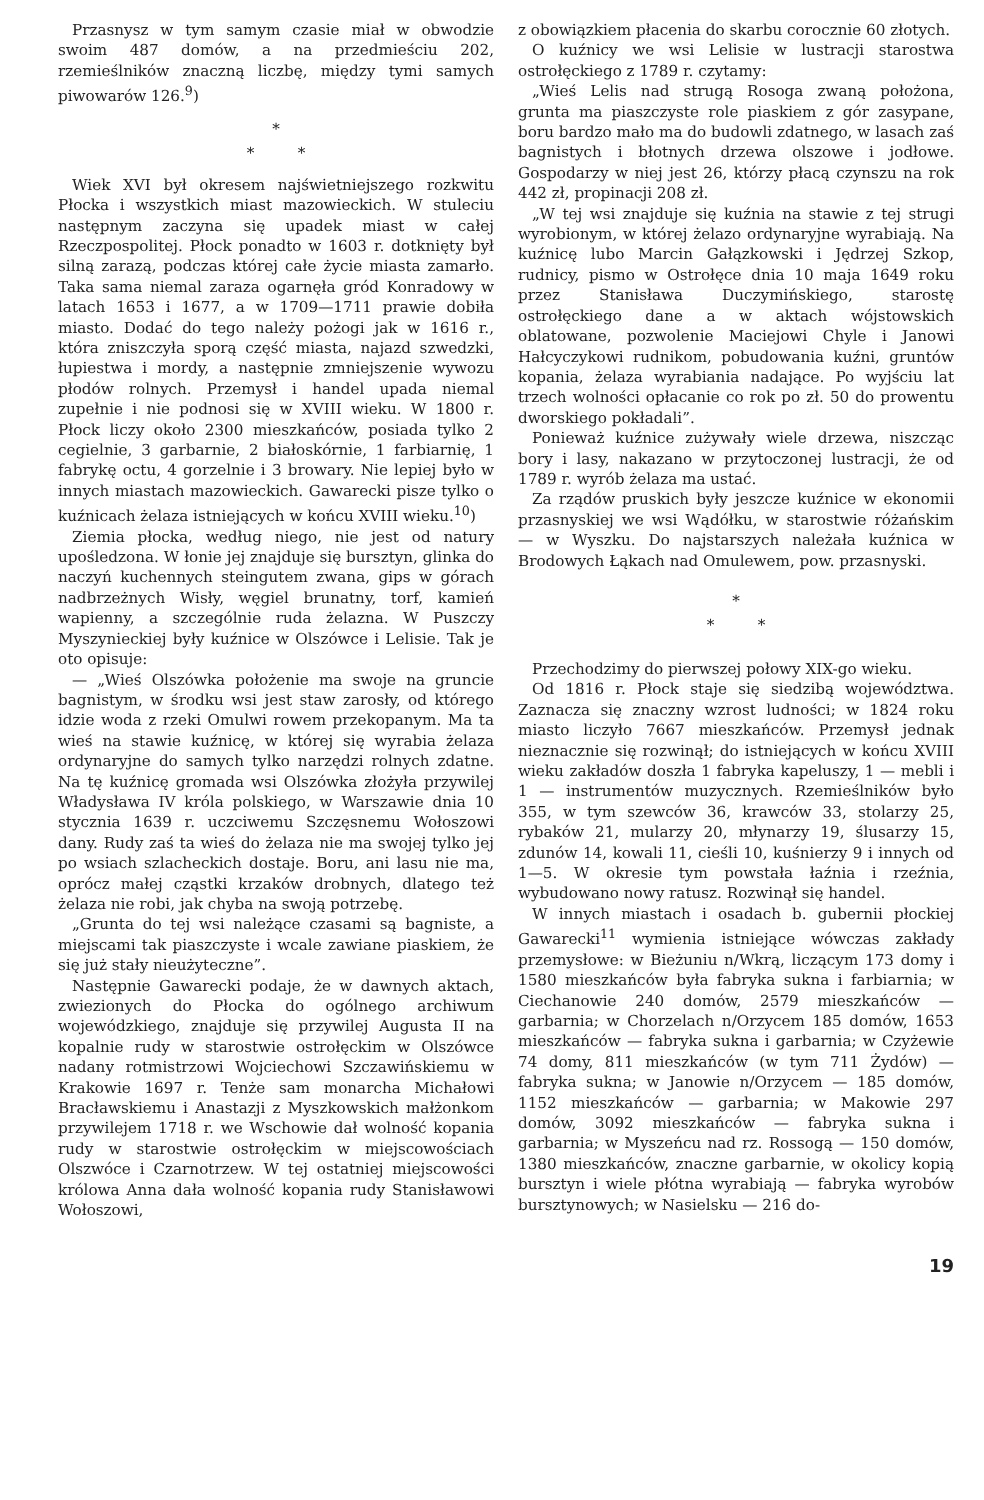Przasnysz w tym samym czasie miał w obwodzie swoim 487 domów, a na przedmieściu 202, rzemieślników znaczną liczbę, między tymi samych piwowarów 126.<sup>9</sup>)
*
* *
Wiek XVI był okresem najświetniejszego rozkwitu Płocka i wszystkich miast mazowieckich. W stuleciu następnym zaczyna się upadek miast w całej Rzeczpospolitej. Płock ponadto w 1603 r. dotknięty był silną zarazą, podczas której całe życie miasta zamarło. Taka sama niemal zaraza ogarnęła gród Konradowy w latach 1653 i 1677, a w 1709—1711 prawie dobiła miasto. Dodać do tego należy pożogi jak w 1616 r., która zniszczyła sporą część miasta, najazd szwedzki, łupiestwa i mordy, a następnie zmniejszenie wywozu płodów rolnych. Przemysł i handel upada niemal zupełnie i nie podnosi się w XVIII wieku. W 1800 r. Płock liczy około 2300 mieszkańców, posiada tylko 2 cegielnie, 3 garbarnie, 2 białoskórnie, 1 farbiarnię, 1 fabrykę octu, 4 gorzelnie i 3 browary. Nie lepiej było w innych miastach mazowieckich. Gawarecki pisze tylko o kuźnicach żelaza istniejących w końcu XVIII wieku.<sup>10</sup>)
Ziemia płocka, według niego, nie jest od natury upośledzona. W łonie jej znajduje się bursztyn, glinka do naczyń kuchennych steingutem zwana, gips w górach nadbrzeżnych Wisły, węgiel brunatny, torf, kamień wapienny, a szczególnie ruda żelazna. W Puszczy Myszynieckiej były kuźnice w Olszówce i Lelisie. Tak je oto opisuje:
— „Wieś Olszówka położenie ma swoje na gruncie bagnistym, w środku wsi jest staw zarosły, od którego idzie woda z rzeki Omulwi rowem przekopanym. Ma ta wieś na stawie kuźnicę, w której się wyrabia żelaza ordynaryjne do samych tylko narzędzi rolnych zdatne. Na tę kuźnicę gromada wsi Olszówka złożyła przywilej Władysława IV króla polskiego, w Warszawie dnia 10 stycznia 1639 r. uczciwemu Szczęsnemu Wołoszowi dany. Rudy zaś ta wieś do żelaza nie ma swojej tylko jej po wsiach szlacheckich dostaje. Boru, ani lasu nie ma, oprócz małej cząstki krzaków drobnych, dlatego też żelaza nie robi, jak chyba na swoją potrzebę.
„Grunta do tej wsi należące czasami są bagniste, a miejscami tak piaszczyste i wcale zawiane piaskiem, że się już stały nieużyteczne”.
Następnie Gawarecki podaje, że w dawnych aktach, zwiezionych do Płocka do ogólnego archiwum wojewódzkiego, znajduje się przywilej Augusta II na kopalnie rudy w starostwie ostrołęckim w Olszówce nadany rotmistrzowi Wojciechowi Szczawińskiemu w Krakowie 1697 r. Tenże sam monarcha Michałowi Bracławskiemu i Anastazji z Myszkowskich małżonkom przywilejem 1718 r. we Wschowie dał wolność kopania rudy w starostwie ostrołęckim w miejscowościach Olszwóce i Czarnotrzew. W tej ostatniej miejscowości królowa Anna dała wolność kopania rudy Stanisławowi Wołoszowi,
z obowiązkiem płacenia do skarbu corocznie 60 złotych.
O kuźnicy we wsi Lelisie w lustracji starostwa ostrołęckiego z 1789 r. czytamy:
„Wieś Lelis nad strugą Rosoga zwaną położona, grunta ma piaszczyste role piaskiem z gór zasypane, boru bardzo mało ma do budowli zdatnego, w lasach zaś bagnistych i błotnych drzewa olszowe i jodłowe. Gospodarzy w niej jest 26, którzy płacą czynszu na rok 442 zł, propinacji 208 zł.
„W tej wsi znajduje się kuźnia na stawie z tej strugi wyrobionym, w której żelazo ordynaryjne wyrabiają. Na kuźnicę lubo Marcin Gałązkowski i Jędrzej Szkop, rudnicy, pismo w Ostrołęce dnia 10 maja 1649 roku przez Stanisława Duczymińskiego, starostę ostrołęckiego dane a w aktach wójstowskich oblatowane, pozwolenie Maciejowi Chyle i Janowi Hałcyczykowi rudnikom, pobudowania kuźni, gruntów kopania, żelaza wyrabiania nadające. Po wyjściu lat trzech wolności opłacanie co rok po zł. 50 do prowentu dworskiego pokładali”.
Ponieważ kuźnice zużywały wiele drzewa, niszcząc bory i lasy, nakazano w przytoczonej lustracji, że od 1789 r. wyrób żelaza ma ustać.
Za rządów pruskich były jeszcze kuźnice w ekonomii przasnyskiej we wsi Wądółku, w starostwie różańskim — w Wyszku. Do najstarszych należała kuźnica w Brodowych Łąkach nad Omulewem, pow. przasnyski.
*
* *
Przechodzimy do pierwszej połowy XIX-go wieku.
Od 1816 r. Płock staje się siedzibą województwa. Zaznacza się znaczny wzrost ludności; w 1824 roku miasto liczyło 7667 mieszkańców. Przemysł jednak nieznacznie się rozwinął; do istniejących w końcu XVIII wieku zakładów doszła 1 fabryka kapeluszy, 1 — mebli i 1 — instrumentów muzycznych. Rzemieślników było 355, w tym szewców 36, krawców 33, stolarzy 25, rybaków 21, mularzy 20, młynarzy 19, ślusarzy 15, zdunów 14, kowali 11, cieśli 10, kuśnierzy 9 i innych od 1—5. W okresie tym powstała łaźnia i rzeźnia, wybudowano nowy ratusz. Rozwinął się handel.
W innych miastach i osadach b. gubernii płockiej Gawarecki<sup>11</sup> wymienia istniejące wówczas zakłady przemysłowe: w Bieżuniu n/Wkrą, liczącym 173 domy i 1580 mieszkańców była fabryka sukna i farbiarnia; w Ciechanowie 240 domów, 2579 mieszkańców — garbarnia; w Chorzelach n/Orzycem 185 domów, 1653 mieszkańców — fabryka sukna i garbarnia; w Czyżewie 74 domy, 811 mieszkańców (w tym 711 Żydów) — fabryka sukna; w Janowie n/Orzycem — 185 domów, 1152 mieszkańców — garbarnia; w Makowie 297 domów, 3092 mieszkańców — fabryka sukna i garbarnia; w Myszeńcu nad rz. Rossogą — 150 domów, 1380 mieszkańców, znaczne garbarnie, w okolicy kopią bursztyn i wiele płótna wyrabiają — fabryka wyrobów bursztynowych; w Nasielsku — 216 do-
19